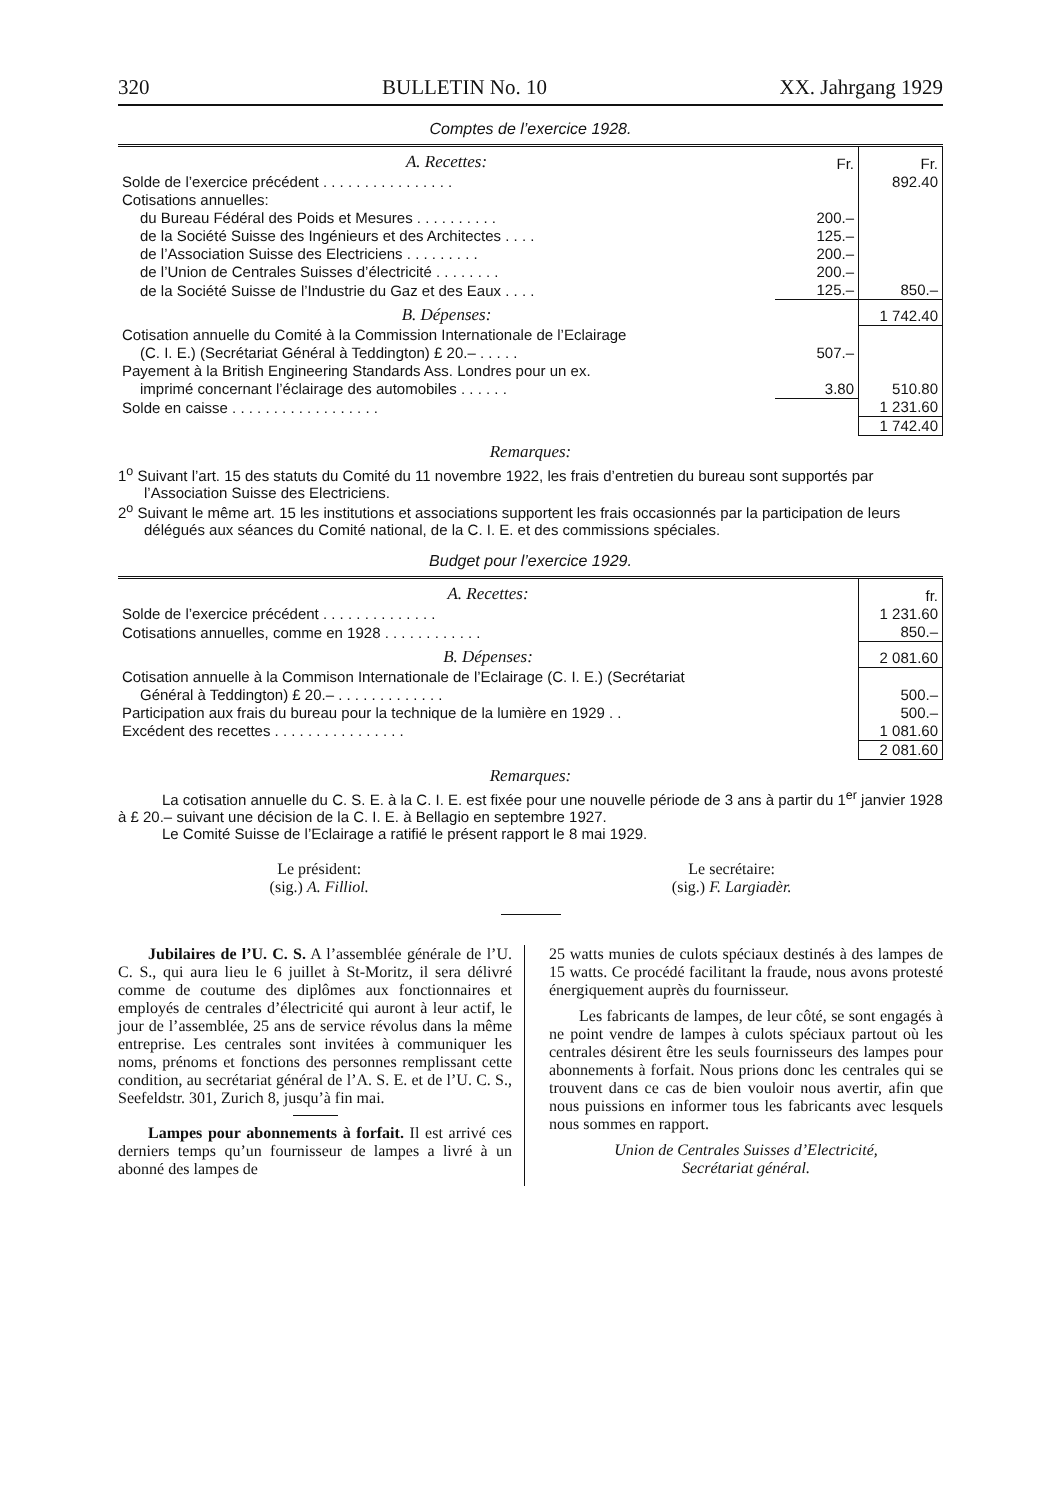320 BULLETIN No. 10 XX. Jahrgang 1929
Comptes de l’exercice 1928.
| A. Recettes: | Fr. | Fr. |
| Solde de l’exercice précédent . . . . . . . . . . . . . . . . | | 892.40 |
| Cotisations annuelles: | | |
| du Bureau Fédéral des Poids et Mesures . . . . . . . . . . | 200.– | |
| de la Société Suisse des Ingénieurs et des Architectes . . . . | 125.– | |
| de l’Association Suisse des Electriciens . . . . . . . . . | 200.– | |
| de l’Union de Centrales Suisses d’électricité . . . . . . . . | 200.– | |
| de la Société Suisse de l’Industrie du Gaz et des Eaux . . . . | 125.– | 850.– |
| B. Dépenses: | | 1 742.40 |
| Cotisation annuelle du Comité à la Commission Internationale de l’Eclairage | | |
| (C. I. E.) (Secrétariat Général à Teddington) £ 20.– . . . . . | 507.– | |
| Payement à la British Engineering Standards Ass. Londres pour un ex. | | |
| imprimé concernant l’éclairage des automobiles . . . . . . | 3.80 | 510.80 |
| Solde en caisse . . . . . . . . . . . . . . . . . . | | 1 231.60 |
| | | 1 742.40 |
Remarques:
1<sup>o</sup> Suivant l’art. 15 des statuts du Comité du 11 novembre 1922, les frais d’entretien du bureau sont supportés par l’Association Suisse des Electriciens.
2<sup>o</sup> Suivant le même art. 15 les institutions et associations supportent les frais occasionnés par la participation de leurs délégués aux séances du Comité national, de la C. I. E. et des commissions spéciales.
Budget pour l’exercice 1929.
| A. Recettes: | fr. |
| Solde de l’exercice précédent . . . . . . . . . . . . . . | 1 231.60 |
| Cotisations annuelles, comme en 1928 . . . . . . . . . . . . | 850.– |
| B. Dépenses: | 2 081.60 |
| Cotisation annuelle à la Commison Internationale de l’Eclairage (C. I. E.) (Secrétariat | |
| Général à Teddington) £ 20.– . . . . . . . . . . . . . | 500.– |
| Participation aux frais du bureau pour la technique de la lumière en 1929 . . | 500.– |
| Excédent des recettes . . . . . . . . . . . . . . . . | 1 081.60 |
| | 2 081.60 |
Remarques:
La cotisation annuelle du C. S. E. à la C. I. E. est fixée pour une nouvelle période de 3 ans à partir du 1<sup>er</sup> janvier 1928 à £ 20.– suivant une décision de la C. I. E. à Bellagio en septembre 1927.
Le Comité Suisse de l’Eclairage a ratifié le présent rapport le 8 mai 1929.
Le président:
(sig.) A. Filliol.
Le secrétaire:
(sig.) F. Largiadèr.
Jubilaires de l’U. C. S. A l’assemblée générale de l’U. C. S., qui aura lieu le 6 juillet à St-Moritz, il sera délivré comme de coutume des diplômes aux fonctionnaires et employés de centrales d’électricité qui auront à leur actif, le jour de l’assemblée, 25 ans de service révolus dans la même entreprise. Les centrales sont invitées à communiquer les noms, prénoms et fonctions des personnes remplissant cette condition, au secrétariat général de l’A. S. E. et de l’U. C. S., Seefeldstr. 301, Zurich 8, jusqu’à fin mai.
Lampes pour abonnements à forfait. Il est arrivé ces derniers temps qu’un fournisseur de lampes a livré à un abonné des lampes de
25 watts munies de culots spéciaux destinés à des lampes de 15 watts. Ce procédé facilitant la fraude, nous avons protesté énergiquement auprès du fournisseur.
Les fabricants de lampes, de leur côté, se sont engagés à ne point vendre de lampes à culots spéciaux partout où les centrales désirent être les seuls fournisseurs des lampes pour abonnements à forfait. Nous prions donc les centrales qui se trouvent dans ce cas de bien vouloir nous avertir, afin que nous puissions en informer tous les fabricants avec lesquels nous sommes en rapport.
Union de Centrales Suisses d’Electricité,
Secrétariat général.